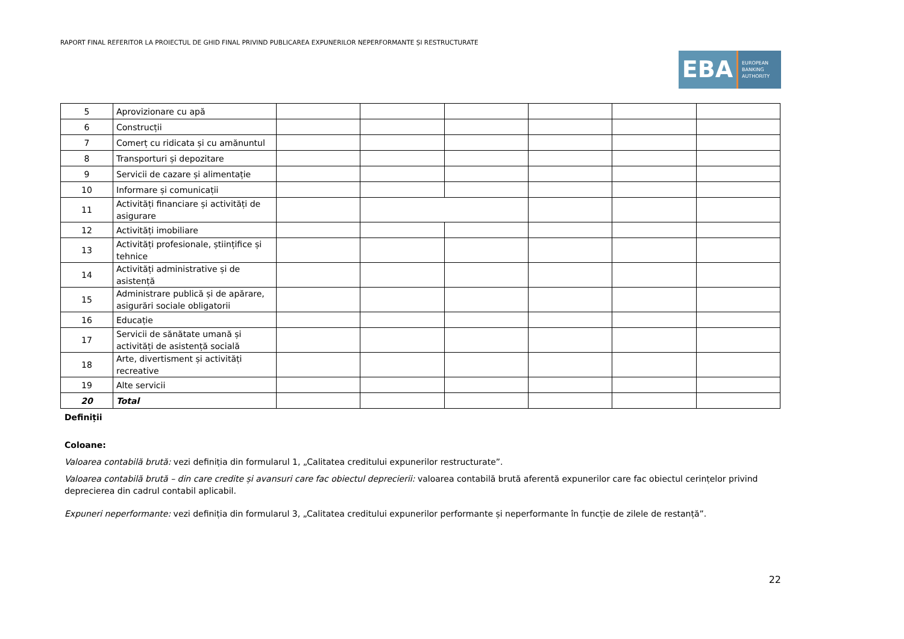RAPORT FINAL REFERITOR LA PROIECTUL DE GHID FINAL PRIVIND PUBLICAREA EXPUNERILOR NEPERFORMANTE ȘI RESTRUCTURATE
EBA
EUROPEAN
BANKING
AUTHORITY
| 5 | Aprovizionare cu apă | | | | | | |
| 6 | Construcții | | | | | | |
| 7 | Comerț cu ridicata și cu amănuntul | | | | | | |
| 8 | Transporturi și depozitare | | | | | | |
| 9 | Servicii de cazare și alimentație | | | | | | |
| 10 | Informare și comunicații | | | | | | |
| 11 | Activități financiare și activități de asigurare | | | | | | |
| 12 | Activități imobiliare | | | | | | |
| 13 | Activități profesionale, științifice și tehnice | | | | | | |
| 14 | Activități administrative și de asistență | | | | | | |
| 15 | Administrare publică și de apărare, asigurări sociale obligatorii | | | | | | |
| 16 | Educație | | | | | | |
| 17 | Servicii de sănătate umană și activități de asistență socială | | | | | | |
| 18 | Arte, divertisment și activități recreative | | | | | | |
| 19 | Alte servicii | | | | | | |
| 20 | Total | | | | | | |
Definiții
Coloane:
Valoarea contabilă brută: vezi definiția din formularul 1, „Calitatea creditului expunerilor restructurate”.
Valoarea contabilă brută – din care credite și avansuri care fac obiectul deprecierii: valoarea contabilă brută aferentă expunerilor care fac obiectul cerințelor privind deprecierea din cadrul contabil aplicabil.
Expuneri neperformante: vezi definiția din formularul 3, „Calitatea creditului expunerilor performante și neperformante în funcție de zilele de restanță”.
22